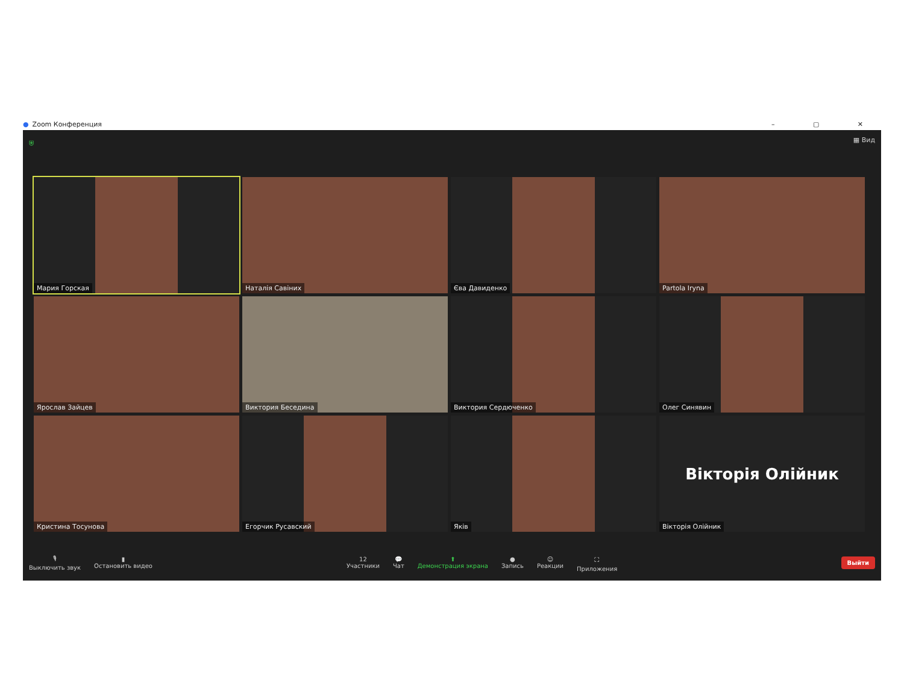● Zoom Конференция – ▢ ✕
⛨ ▦ Вид
Мария Горская
Наталія Савіних
Єва Давиденко
Partola Iryna
Ярослав Зайцев
Виктория Беседина
Виктория Сердюченко
Олег Синявин
Кристина Тосунова
Егорчик Русавский
Яків
Вікторія Олійник
Вікторія Олійник
🎙
Выключить звук
▮
Остановить видео
12
Участники
💬
Чат
⬆
Демонстрация экрана
●
Запись
☺
Реакции
⛶
Приложения
Выйти